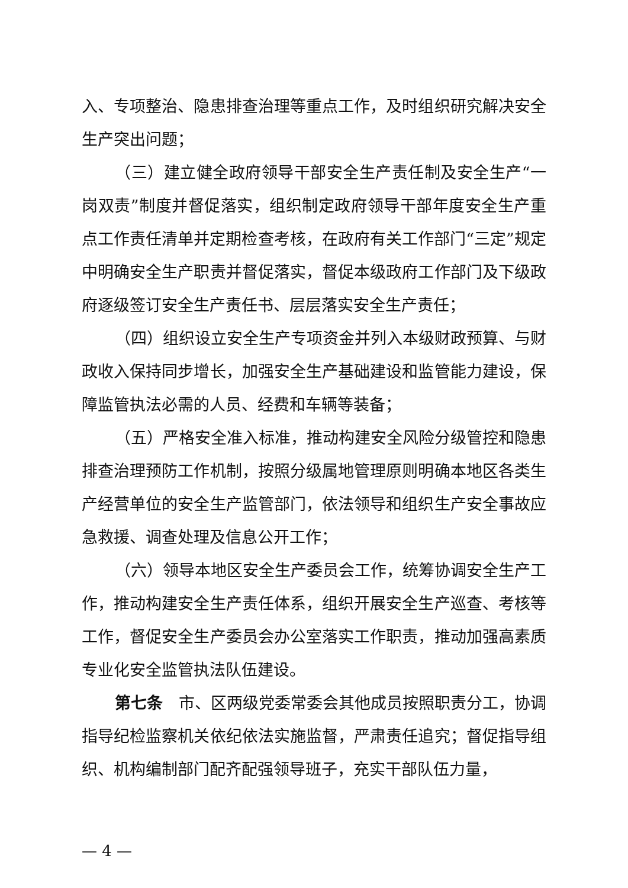入、专项整治、隐患排查治理等重点工作，及时组织研究解决安全生产突出问题；
（三）建立健全政府领导干部安全生产责任制及安全生产“一岗双责”制度并督促落实，组织制定政府领导干部年度安全生产重点工作责任清单并定期检查考核，在政府有关工作部门“三定”规定中明确安全生产职责并督促落实，督促本级政府工作部门及下级政府逐级签订安全生产责任书、层层落实安全生产责任；
（四）组织设立安全生产专项资金并列入本级财政预算、与财政收入保持同步增长，加强安全生产基础建设和监管能力建设，保障监管执法必需的人员、经费和车辆等装备；
（五）严格安全准入标准，推动构建安全风险分级管控和隐患排查治理预防工作机制，按照分级属地管理原则明确本地区各类生产经营单位的安全生产监管部门，依法领导和组织生产安全事故应急救援、调查处理及信息公开工作；
（六）领导本地区安全生产委员会工作，统筹协调安全生产工作，推动构建安全生产责任体系，组织开展安全生产巡查、考核等工作，督促安全生产委员会办公室落实工作职责，推动加强高素质专业化安全监管执法队伍建设。
第七条　市、区两级党委常委会其他成员按照职责分工，协调指导纪检监察机关依纪依法实施监督，严肃责任追究；督促指导组织、机构编制部门配齐配强领导班子，充实干部队伍力量，
— 4 —